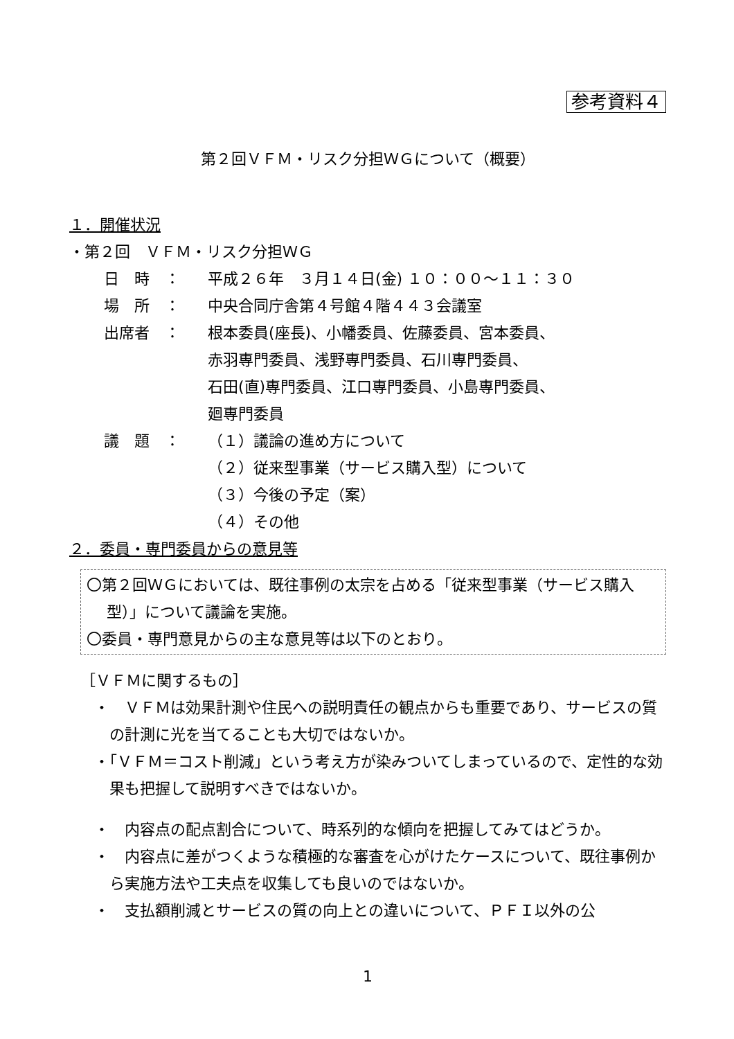参考資料４
第２回ＶＦＭ・リスク分担ＷＧについて（概要）
１．開催状況
・第２回　ＶＦＭ・リスク分担ＷＧ
| 日 時 ： | 平成２６年 ３月１４日(金) １０：００～１１：３０ |
| 場 所 ： | 中央合同庁舎第４号館４階４４３会議室 |
| 出席者 ： | 根本委員(座長)、小幡委員、佐藤委員、宮本委員、 赤羽専門委員、浅野専門委員、石川専門委員、 石田(直)専門委員、江口専門委員、小島専門委員、 廻専門委員 |
| 議 題 ： | （１）議論の進め方について （２）従来型事業（サービス購入型）について （３）今後の予定（案） （４）その他 |
２．委員・専門委員からの意見等
〇第２回ＷＧにおいては、既往事例の太宗を占める「従来型事業（サービス購入型）」について議論を実施。
〇委員・専門意見からの主な意見等は以下のとおり。
［ＶＦＭに関するもの］
・　ＶＦＭは効果計測や住民への説明責任の観点からも重要であり、サービスの質の計測に光を当てることも大切ではないか。
・「ＶＦＭ＝コスト削減」という考え方が染みついてしまっているので、定性的な効果も把握して説明すべきではないか。
・　内容点の配点割合について、時系列的な傾向を把握してみてはどうか。
・　内容点に差がつくような積極的な審査を心がけたケースについて、既往事例から実施方法や工夫点を収集しても良いのではないか。
・　支払額削減とサービスの質の向上との違いについて、ＰＦＩ以外の公
1